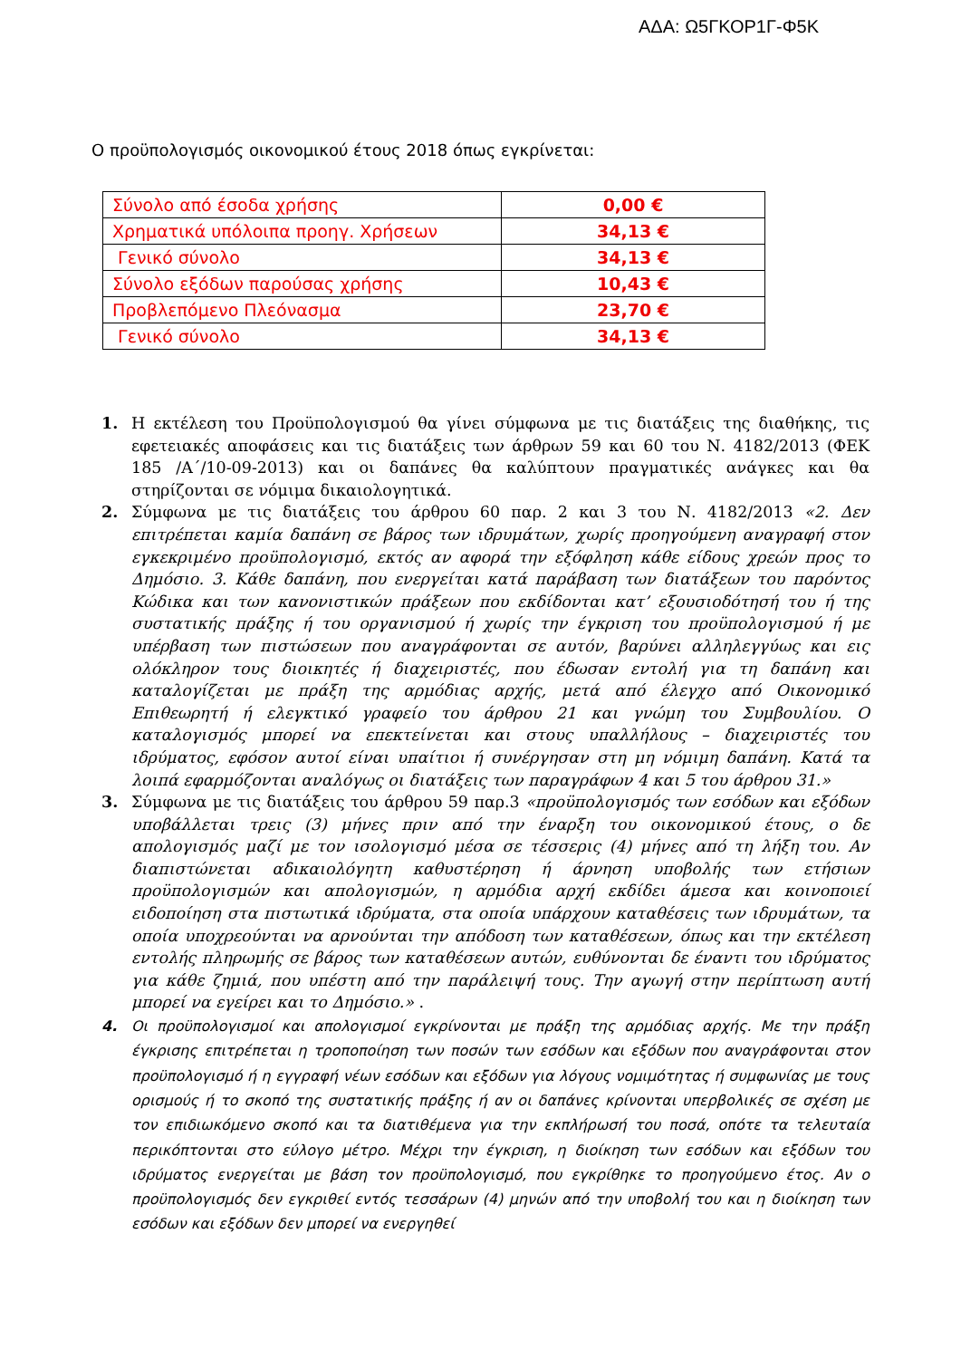ΑΔΑ: Ω5ΓΚΟΡ1Γ-Φ5Κ
Ο προϋπολογισμός οικονομικού έτους 2018 όπως εγκρίνεται:
| Σύνολο από έσοδα χρήσης | 0,00 € |
| Χρηματικά υπόλοιπα προηγ. Χρήσεων | 34,13 € |
| Γενικό σύνολο | 34,13 € |
| Σύνολο εξόδων παρούσας χρήσης | 10,43 € |
| Προβλεπόμενο Πλεόνασμα | 23,70 € |
| Γενικό σύνολο | 34,13 € |
1. Η εκτέλεση του Προϋπολογισμού θα γίνει σύμφωνα με τις διατάξεις της διαθήκης, τις εφετειακές αποφάσεις και τις διατάξεις των άρθρων 59 και 60 του Ν. 4182/2013 (ΦΕΚ 185 /Α΄/10-09-2013) και οι δαπάνες θα καλύπτουν πραγματικές ανάγκες και θα στηρίζονται σε νόμιμα δικαιολογητικά.
2. Σύμφωνα με τις διατάξεις του άρθρου 60 παρ. 2 και 3 του Ν. 4182/2013 «2. Δεν επιτρέπεται καμία δαπάνη σε βάρος των ιδρυμάτων, χωρίς προηγούμενη αναγραφή στον εγκεκριμένο προϋπολογισμό, εκτός αν αφορά την εξόφληση κάθε είδους χρεών προς το Δημόσιο. 3. Κάθε δαπάνη, που ενεργείται κατά παράβαση των διατάξεων του παρόντος Κώδικα και των κανονιστικών πράξεων που εκδίδονται κατ’ εξουσιοδότησή του ή της συστατικής πράξης ή του οργανισμού ή χωρίς την έγκριση του προϋπολογισμού ή με υπέρβαση των πιστώσεων που αναγράφονται σε αυτόν, βαρύνει αλληλεγγύως και εις ολόκληρον τους διοικητές ή διαχειριστές, που έδωσαν εντολή για τη δαπάνη και καταλογίζεται με πράξη της αρμόδιας αρχής, μετά από έλεγχο από Οικονομικό Επιθεωρητή ή ελεγκτικό γραφείο του άρθρου 21 και γνώμη του Συμβουλίου. Ο καταλογισμός μπορεί να επεκτείνεται και στους υπαλλήλους – διαχειριστές του ιδρύματος, εφόσον αυτοί είναι υπαίτιοι ή συνέργησαν στη μη νόμιμη δαπάνη. Κατά τα λοιπά εφαρμόζονται αναλόγως οι διατάξεις των παραγράφων 4 και 5 του άρθρου 31.»
3. Σύμφωνα με τις διατάξεις του άρθρου 59 παρ.3 «προϋπολογισμός των εσόδων και εξόδων υποβάλλεται τρεις (3) μήνες πριν από την έναρξη του οικονομικού έτους, ο δε απολογισμός μαζί με τον ισολογισμό μέσα σε τέσσερις (4) μήνες από τη λήξη του. Αν διαπιστώνεται αδικαιολόγητη καθυστέρηση ή άρνηση υποβολής των ετήσιων προϋπολογισμών και απολογισμών, η αρμόδια αρχή εκδίδει άμεσα και κοινοποιεί ειδοποίηση στα πιστωτικά ιδρύματα, στα οποία υπάρχουν καταθέσεις των ιδρυμάτων, τα οποία υποχρεούνται να αρνούνται την απόδοση των καταθέσεων, όπως και την εκτέλεση εντολής πληρωμής σε βάρος των καταθέσεων αυτών, ευθύνονται δε έναντι του ιδρύματος για κάθε ζημιά, που υπέστη από την παράλειψή τους. Την αγωγή στην περίπτωση αυτή μπορεί να εγείρει και το Δημόσιο.» .
4. Οι προϋπολογισμοί και απολογισμοί εγκρίνονται με πράξη της αρμόδιας αρχής. Με την πράξη έγκρισης επιτρέπεται η τροποποίηση των ποσών των εσόδων και εξόδων που αναγράφονται στον προϋπολογισμό ή η εγγραφή νέων εσόδων και εξόδων για λόγους νομιμότητας ή συμφωνίας με τους ορισμούς ή το σκοπό της συστατικής πράξης ή αν οι δαπάνες κρίνονται υπερβολικές σε σχέση με τον επιδιωκόμενο σκοπό και τα διατιθέμενα για την εκπλήρωσή του ποσά, οπότε τα τελευταία περικόπτονται στο εύλογο μέτρο. Μέχρι την έγκριση, η διοίκηση των εσόδων και εξόδων του ιδρύματος ενεργείται με βάση τον προϋπολογισμό, που εγκρίθηκε το προηγούμενο έτος. Αν ο προϋπολογισμός δεν εγκριθεί εντός τεσσάρων (4) μηνών από την υποβολή του και η διοίκηση των εσόδων και εξόδων δεν μπορεί να ενεργηθεί